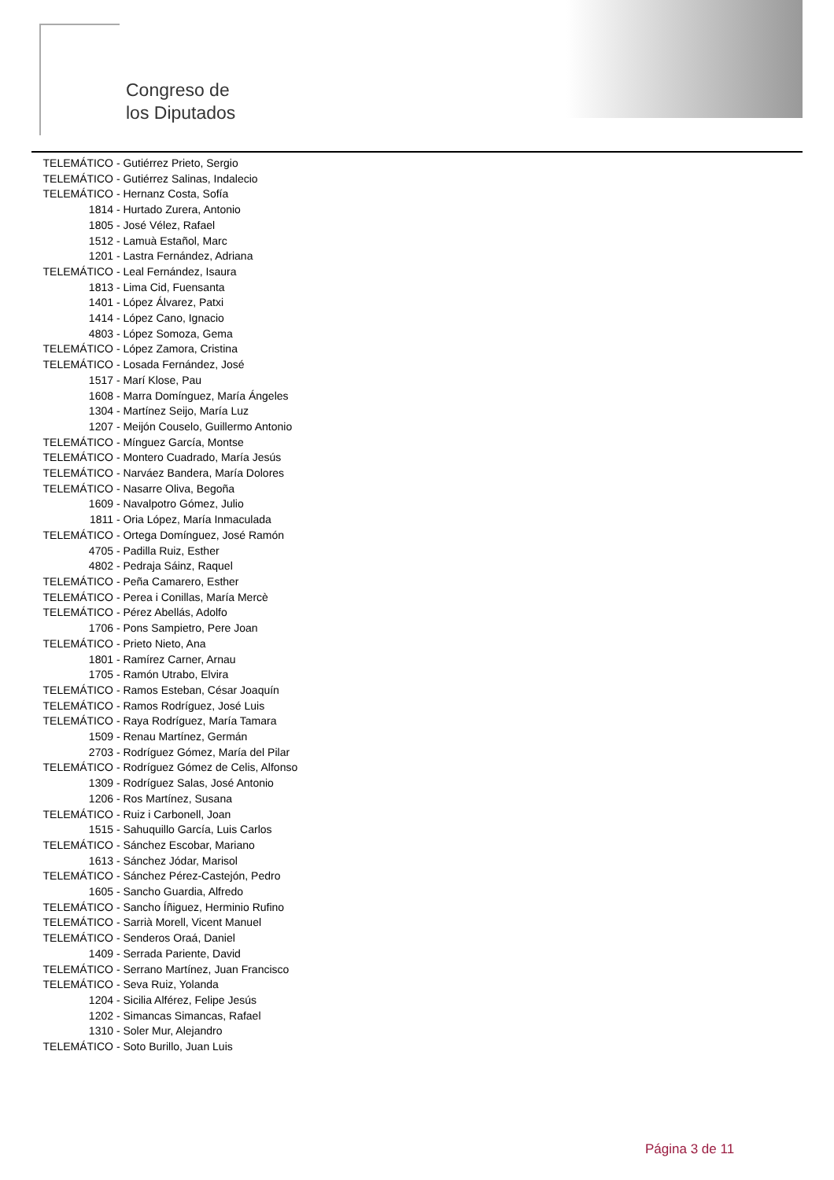Congreso de
los Diputados
TELEMÁTICO - Gutiérrez Prieto, Sergio
TELEMÁTICO - Gutiérrez Salinas, Indalecio
TELEMÁTICO - Hernanz Costa, Sofía
1814 - Hurtado Zurera, Antonio
1805 - José Vélez, Rafael
1512 - Lamuà Estañol, Marc
1201 - Lastra Fernández, Adriana
TELEMÁTICO - Leal Fernández, Isaura
1813 - Lima Cid, Fuensanta
1401 - López Álvarez, Patxi
1414 - López Cano, Ignacio
4803 - López Somoza, Gema
TELEMÁTICO - López Zamora, Cristina
TELEMÁTICO - Losada Fernández, José
1517 - Marí Klose, Pau
1608 - Marra Domínguez, María Ángeles
1304 - Martínez Seijo, María Luz
1207 - Meijón Couselo, Guillermo Antonio
TELEMÁTICO - Mínguez García, Montse
TELEMÁTICO - Montero Cuadrado, María Jesús
TELEMÁTICO - Narváez Bandera, María Dolores
TELEMÁTICO - Nasarre Oliva, Begoña
1609 - Navalpotro Gómez, Julio
1811 - Oria López, María Inmaculada
TELEMÁTICO - Ortega Domínguez, José Ramón
4705 - Padilla Ruiz, Esther
4802 - Pedraja Sáinz, Raquel
TELEMÁTICO - Peña Camarero, Esther
TELEMÁTICO - Perea i Conillas, María Mercè
TELEMÁTICO - Pérez Abellás, Adolfo
1706 - Pons Sampietro, Pere Joan
TELEMÁTICO - Prieto Nieto, Ana
1801 - Ramírez Carner, Arnau
1705 - Ramón Utrabo, Elvira
TELEMÁTICO - Ramos Esteban, César Joaquín
TELEMÁTICO - Ramos Rodríguez, José Luis
TELEMÁTICO - Raya Rodríguez, María Tamara
1509 - Renau Martínez, Germán
2703 - Rodríguez Gómez, María del Pilar
TELEMÁTICO - Rodríguez Gómez de Celis, Alfonso
1309 - Rodríguez Salas, José Antonio
1206 - Ros Martínez, Susana
TELEMÁTICO - Ruiz i Carbonell, Joan
1515 - Sahuquillo García, Luis Carlos
TELEMÁTICO - Sánchez Escobar, Mariano
1613 - Sánchez Jódar, Marisol
TELEMÁTICO - Sánchez Pérez-Castejón, Pedro
1605 - Sancho Guardia, Alfredo
TELEMÁTICO - Sancho Íñiguez, Herminio Rufino
TELEMÁTICO - Sarrià Morell, Vicent Manuel
TELEMÁTICO - Senderos Oraá, Daniel
1409 - Serrada Pariente, David
TELEMÁTICO - Serrano Martínez, Juan Francisco
TELEMÁTICO - Seva Ruiz, Yolanda
1204 - Sicilia Alférez, Felipe Jesús
1202 - Simancas Simancas, Rafael
1310 - Soler Mur, Alejandro
TELEMÁTICO - Soto Burillo, Juan Luis
Página 3 de 11